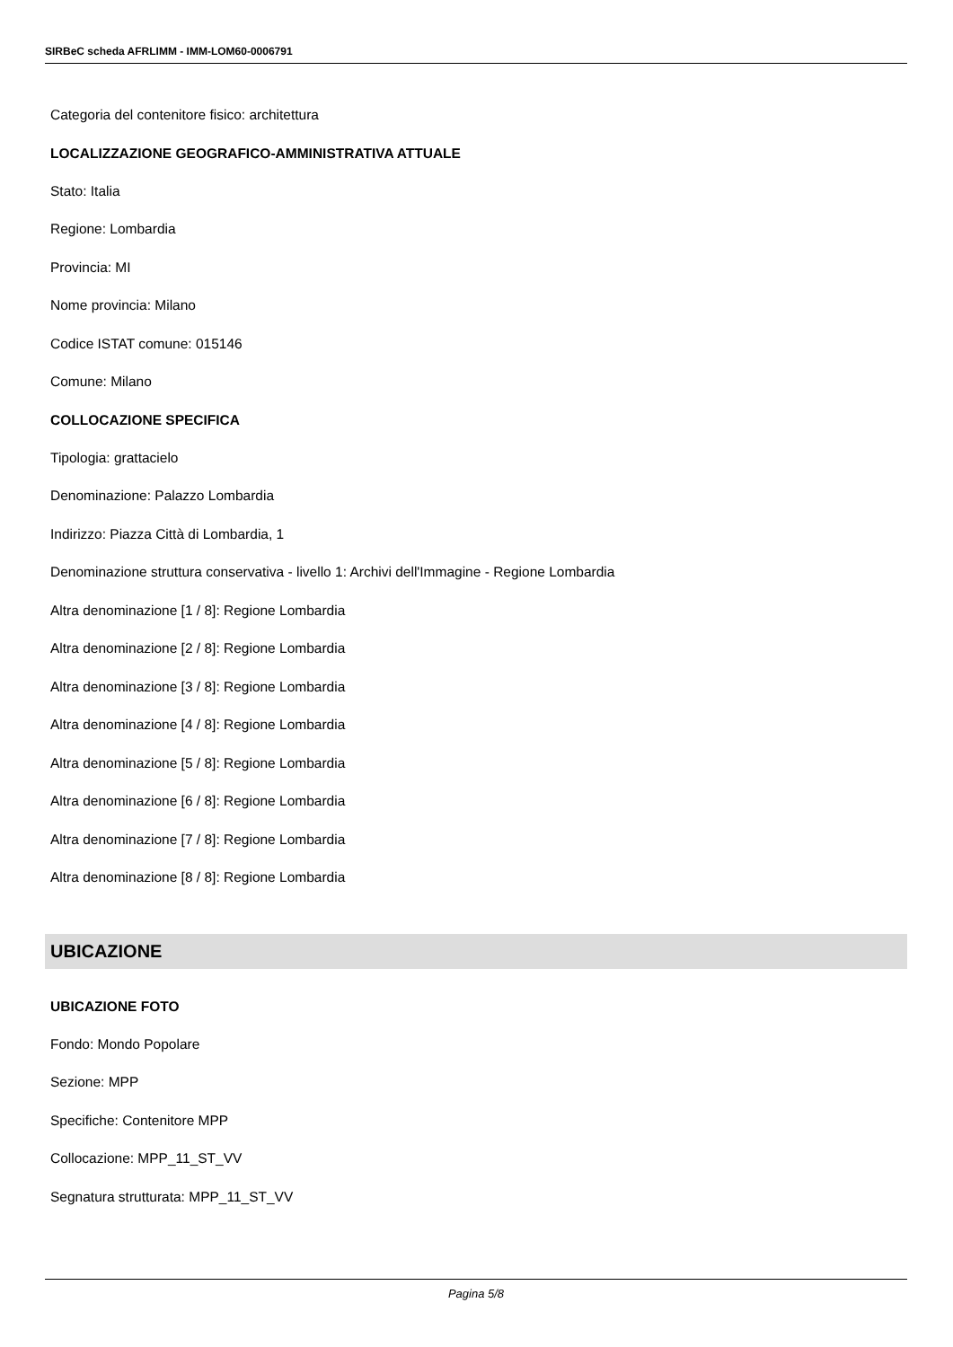SIRBeC scheda AFRLIMM - IMM-LOM60-0006791
Categoria del contenitore fisico: architettura
LOCALIZZAZIONE GEOGRAFICO-AMMINISTRATIVA ATTUALE
Stato: Italia
Regione: Lombardia
Provincia: MI
Nome provincia: Milano
Codice ISTAT comune: 015146
Comune: Milano
COLLOCAZIONE SPECIFICA
Tipologia: grattacielo
Denominazione: Palazzo Lombardia
Indirizzo: Piazza Città di Lombardia, 1
Denominazione struttura conservativa - livello 1: Archivi dell'Immagine - Regione Lombardia
Altra denominazione [1 / 8]: Regione Lombardia
Altra denominazione [2 / 8]: Regione Lombardia
Altra denominazione [3 / 8]: Regione Lombardia
Altra denominazione [4 / 8]: Regione Lombardia
Altra denominazione [5 / 8]: Regione Lombardia
Altra denominazione [6 / 8]: Regione Lombardia
Altra denominazione [7 / 8]: Regione Lombardia
Altra denominazione [8 / 8]: Regione Lombardia
UBICAZIONE
UBICAZIONE FOTO
Fondo: Mondo Popolare
Sezione: MPP
Specifiche: Contenitore MPP
Collocazione: MPP_11_ST_VV
Segnatura strutturata: MPP_11_ST_VV
Pagina 5/8